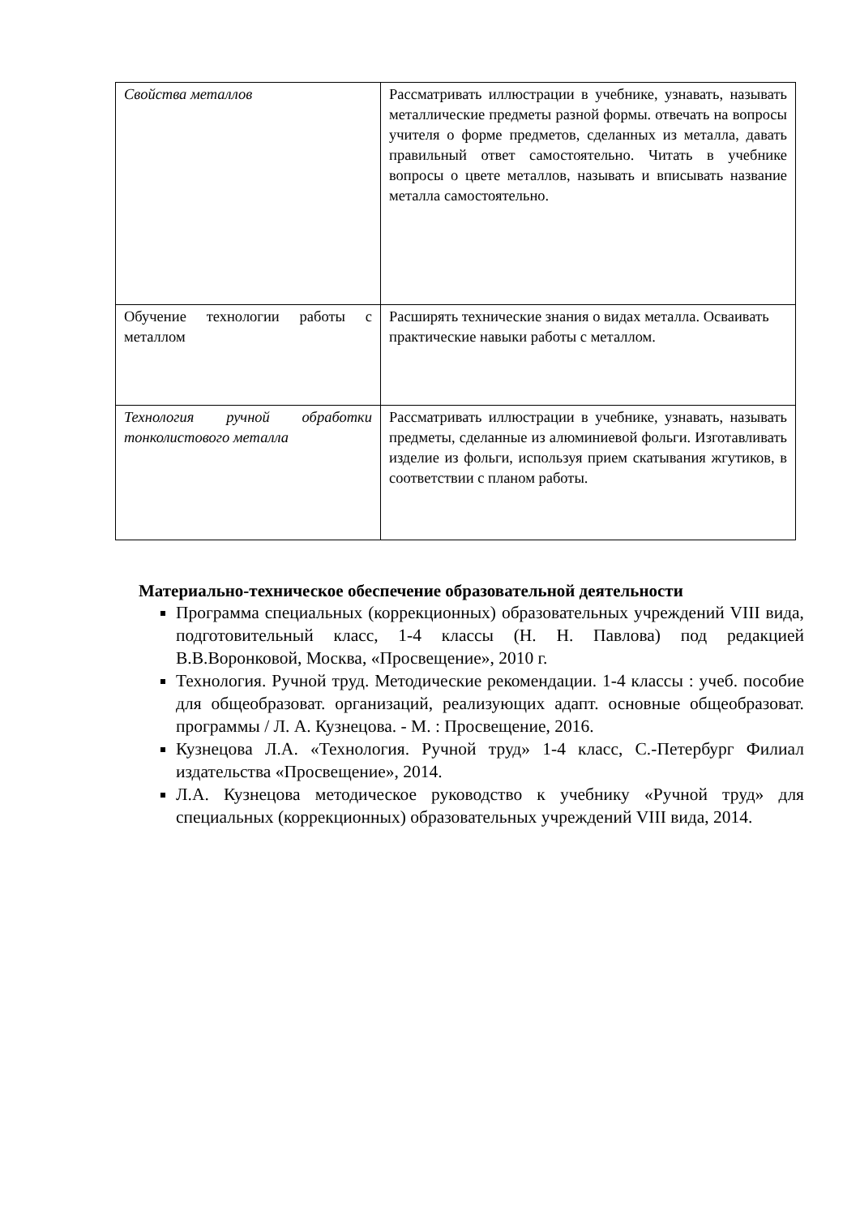| Свойства металлов | Рассматривать иллюстрации в учебнике, узнавать, называть металлические предметы разной формы. отвечать на вопросы учителя о форме предметов, сделанных из металла, давать правильный ответ самостоятельно. Читать в учебнике вопросы о цвете металлов, называть и вписывать название металла самостоятельно. |
| Обучение технологии работы с металлом | Расширять технические знания о видах металла. Осваивать практические навыки работы с металлом. |
| Технология ручной обработки тонколистового металла | Рассматривать иллюстрации в учебнике, узнавать, называть предметы, сделанные из алюминиевой фольги. Изготавливать изделие из фольги, используя прием скатывания жгутиков, в соответствии с планом работы. |
Материально-техническое обеспечение образовательной деятельности
Программа специальных (коррекционных) образовательных учреждений VIII вида, подготовительный класс, 1-4 классы (Н. Н. Павлова) под редакцией В.В.Воронковой, Москва, «Просвещение», 2010 г.
Технология. Ручной труд. Методические рекомендации. 1-4 классы : учеб. пособие для общеобразоват. организаций, реализующих адапт. основные общеобразоват. программы / Л. А. Кузнецова. - М. : Просвещение, 2016.
Кузнецова Л.А. «Технология. Ручной труд» 1-4 класс, С.-Петербург Филиал издательства «Просвещение», 2014.
Л.А. Кузнецова методическое руководство к учебнику «Ручной труд» для специальных (коррекционных) образовательных учреждений VIII вида, 2014.